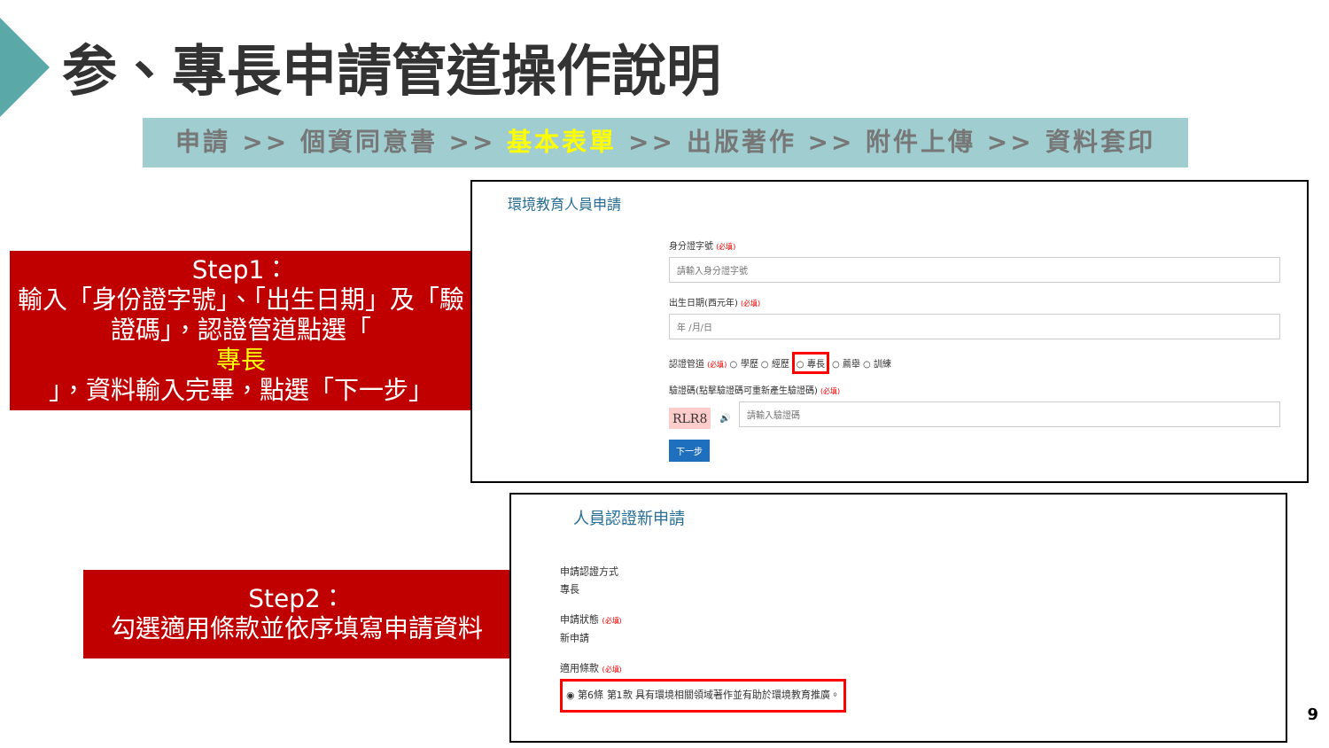参、專長申請管道操作說明
申請 >> 個資同意書 >> 基本表單 >> 出版著作 >> 附件上傳 >> 資料套印
Step1：
輸入「身份證字號」、「出生日期」及「驗證碼」，認證管道點選「
專長
」，資料輸入完畢，點選「下一步」
環境教育人員申請
身分證字號 (必填)
請輸入身分證字號
出生日期(西元年) (必填)
年 /月/日
認證管道 (必填) ○ 學歷 ○ 經歷 ○ 專長 ○ 薦舉 ○ 訓練
驗證碼(點擊驗證碼可重新產生驗證碼) (必填)
RLR8 🔊
請輸入驗證碼
下一步
Step2：
勾選適用條款並依序填寫申請資料
人員認證新申請
申請認證方式
專長
申請狀態 (必填)
新申請
適用條款 (必填)
◉ 第6條 第1款 具有環境相關領域著作並有助於環境教育推廣。
9